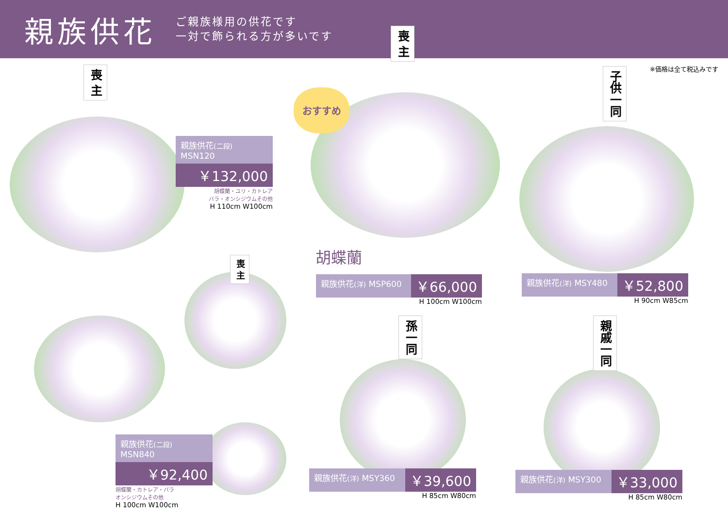親族供花
ご親族様用の供花です
一対で飾られる方が多いです
※価格は全て税込みです
喪 主
喪 主
子供一同
喪 主
孫一同
親戚一同
おすすめ
親族供花(二段) MSN120
￥132,000
胡蝶蘭・ユリ・カトレア
バラ・オンシジウムその他
H 110cm W100cm
親族供花(二段) MSN840
￥92,400
胡蝶蘭・カトレア・バラ
オンシジウムその他
H 100cm W100cm
胡蝶蘭
親族供花(洋) MSP600 ￥66,000
H 100cm W100cm
親族供花(洋) MSY480 ￥52,800
H 90cm W85cm
親族供花(洋) MSY360 ￥39,600
H 85cm W80cm
親族供花(洋) MSY300 ￥33,000
H 85cm W80cm